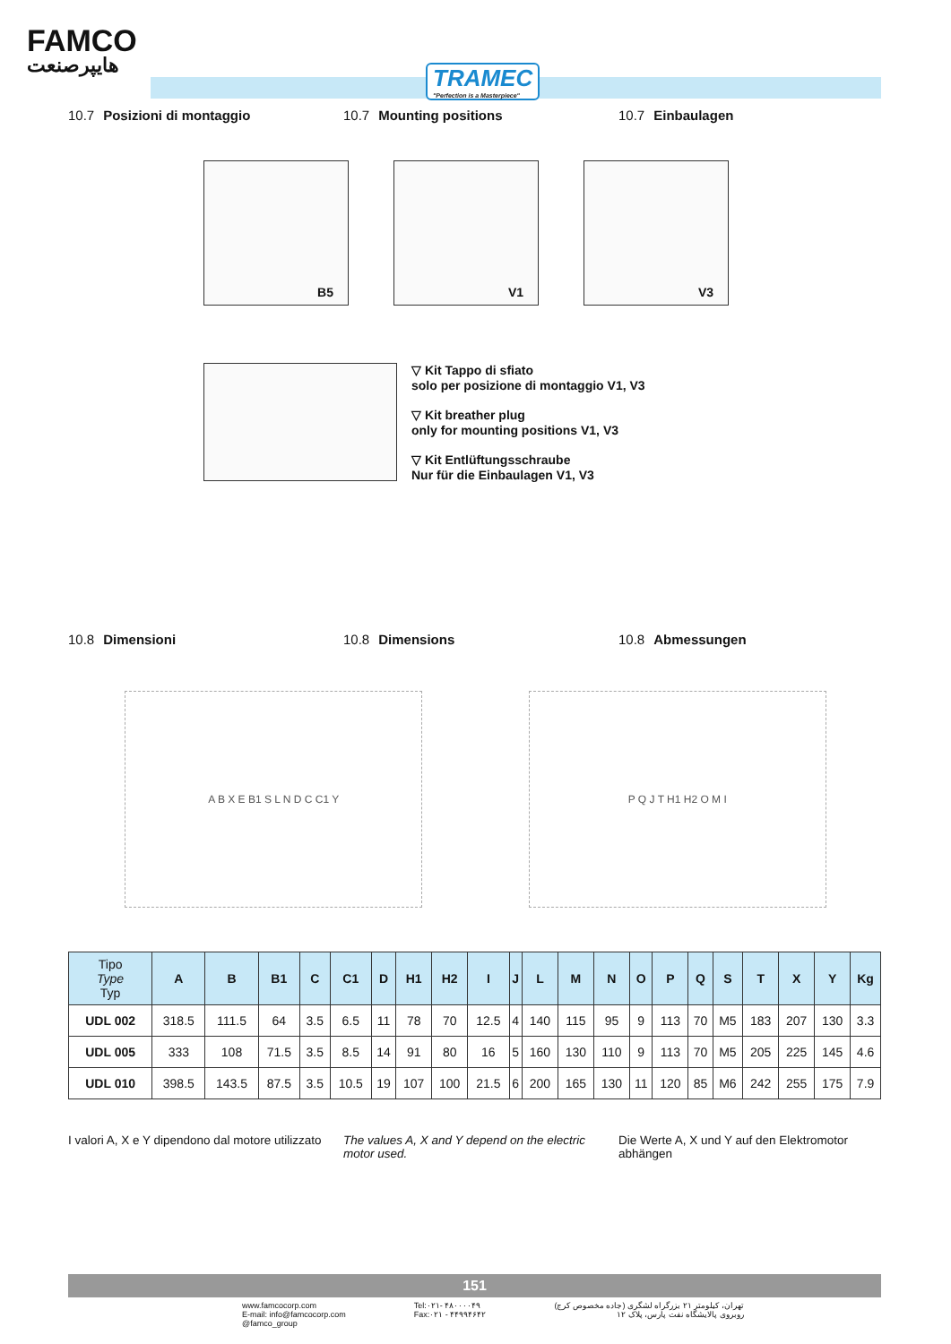FAMCO
هایپرصنعت
TRAMEC
"Perfection is a Masterpiece"
10.7 Posizioni di montaggio 10.7 Mounting positions 10.7 Einbaulagen
B5
V1
V3
▽ Kit Tappo di sfiato
solo per posizione di montaggio V1, V3
▽ Kit breather plug
only for mounting positions V1, V3
▽ Kit Entlüftungsschraube
Nur für die Einbaulagen V1, V3
10.8 Dimensioni 10.8 Dimensions 10.8 Abmessungen
A B X E B1 S L N D C C1 Y P Q J T H1 H2 O M I
| Tipo Type Typ | A | B | B1 | C | C1 | D | H1 | H2 | I | J | L | M | N | O | P | Q | S | T | X | Y | Kg |
| --- | --- | --- | --- | --- | --- | --- | --- | --- | --- | --- | --- | --- | --- | --- | --- | --- | --- | --- | --- | --- | --- |
| UDL 002 | 318.5 | 111.5 | 64 | 3.5 | 6.5 | 11 | 78 | 70 | 12.5 | 4 | 140 | 115 | 95 | 9 | 113 | 70 | M5 | 183 | 207 | 130 | 3.3 |
| UDL 005 | 333 | 108 | 71.5 | 3.5 | 8.5 | 14 | 91 | 80 | 16 | 5 | 160 | 130 | 110 | 9 | 113 | 70 | M5 | 205 | 225 | 145 | 4.6 |
| UDL 010 | 398.5 | 143.5 | 87.5 | 3.5 | 10.5 | 19 | 107 | 100 | 21.5 | 6 | 200 | 165 | 130 | 11 | 120 | 85 | M6 | 242 | 255 | 175 | 7.9 |
I valori A, X e Y dipendono dal motore utilizzato
The values A, X and Y depend on the electric motor used.
Die Werte A, X und Y auf den Elektromotor abhängen
151
www.famcocorp.com
E-mail: info@famcocorp.com
@famco_group
Tel:۰۲۱- ۴۸۰۰۰۰۴۹
Fax:۰۲۱ - ۴۴۹۹۴۶۴۲
تهران، کیلومتر ۲۱ بزرگراه لشگری (جاده مخصوص کرج)
روبروی پالایشگاه نفت پارس، پلاک ۱۲